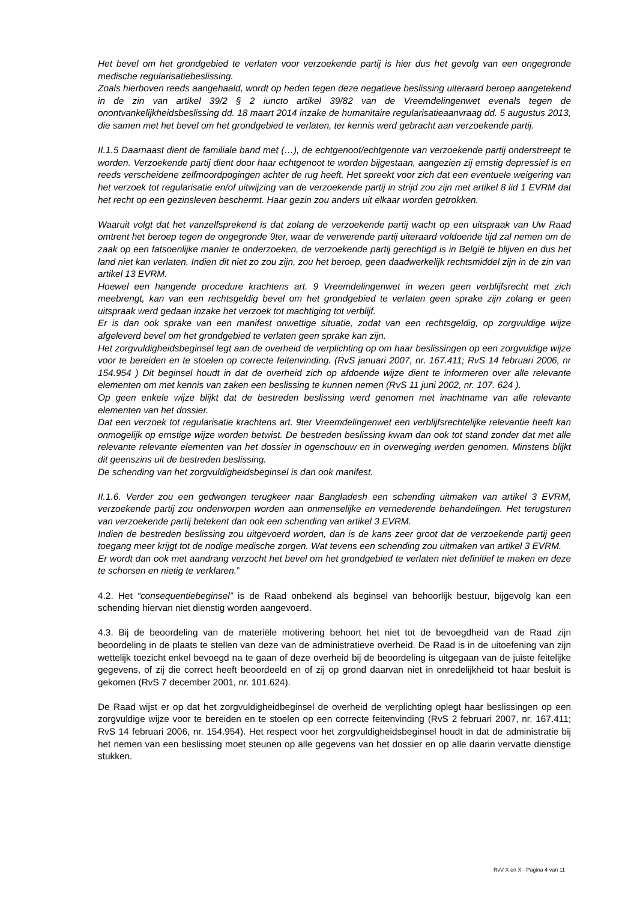Het bevel om het grondgebied te verlaten voor verzoekende partij is hier dus het gevolg van een ongegronde medische regularisatiebeslissing.
Zoals hierboven reeds aangehaald, wordt op heden tegen deze negatieve beslissing uiteraard beroep aangetekend in de zin van artikel 39/2 § 2 iuncto artikel 39/82 van de Vreemdelingenwet evenals tegen de onontvankelijkheidsbeslissing dd. 18 maart 2014 inzake de humanitaire regularisatieaanvraag dd. 5 augustus 2013, die samen met het bevel om het grondgebied te verlaten, ter kennis werd gebracht aan verzoekende partij.
II.1.5 Daarnaast dient de familiale band met (…), de echtgenoot/echtgenote van verzoekende partij onderstreept te worden. Verzoekende partij dient door haar echtgenoot te worden bijgestaan, aangezien zij ernstig depressief is en reeds verscheidene zelfmoordpogingen achter de rug heeft. Het spreekt voor zich dat een eventuele weigering van het verzoek tot regularisatie en/of uitwijzing van de verzoekende partij in strijd zou zijn met artikel 8 lid 1 EVRM dat het recht op een gezinsleven beschermt. Haar gezin zou anders uit elkaar worden getrokken.
Waaruit volgt dat het vanzelfsprekend is dat zolang de verzoekende partij wacht op een uitspraak van Uw Raad omtrent het beroep tegen de ongegronde 9ter, waar de verwerende partij uiteraard voldoende tijd zal nemen om de zaak op een fatsoenlijke manier te onderzoeken, de verzoekende partij gerechtigd is in België te blijven en dus het land niet kan verlaten. Indien dit niet zo zou zijn, zou het beroep, geen daadwerkelijk rechtsmiddel zijn in de zin van artikel 13 EVRM.
Hoewel een hangende procedure krachtens art. 9 Vreemdelingenwet in wezen geen verblijfsrecht met zich meebrengt, kan van een rechtsgeldig bevel om het grondgebied te verlaten geen sprake zijn zolang er geen uitspraak werd gedaan inzake het verzoek tot machtiging tot verblijf.
Er is dan ook sprake van een manifest onwettige situatie, zodat van een rechtsgeldig, op zorgvuldige wijze afgeleverd bevel om het grondgebied te verlaten geen sprake kan zijn.
Het zorgvuldigheidsbeginsel legt aan de overheid de verplichting op om haar beslissingen op een zorgvuldige wijze voor te bereiden en te stoelen op correcte feitenvinding. (RvS januari 2007, nr. 167.411; RvS 14 februari 2006, nr 154.954 ) Dit beginsel houdt in dat de overheid zich op afdoende wijze dient te informeren over alle relevante elementen om met kennis van zaken een beslissing te kunnen nemen (RvS 11 juni 2002, nr. 107. 624 ).
Op geen enkele wijze blijkt dat de bestreden beslissing werd genomen met inachtname van alle relevante elementen van het dossier.
Dat een verzoek tot regularisatie krachtens art. 9ter Vreemdelingenwet een verblijfsrechtelijke relevantie heeft kan onmogelijk op ernstige wijze worden betwist. De bestreden beslissing kwam dan ook tot stand zonder dat met alle relevante relevante elementen van het dossier in ogenschouw en in overweging werden genomen. Minstens blijkt dit geenszins uit de bestreden beslissing.
De schending van het zorgvuldigheidsbeginsel is dan ook manifest.
II.1.6. Verder zou een gedwongen terugkeer naar Bangladesh een schending uitmaken van artikel 3 EVRM, verzoekende partij zou onderworpen worden aan onmenselijke en vernederende behandelingen. Het terugsturen van verzoekende partij betekent dan ook een schending van artikel 3 EVRM.
Indien de bestreden beslissing zou uitgevoerd worden, dan is de kans zeer groot dat de verzoekende partij geen toegang meer krijgt tot de nodige medische zorgen. Wat tevens een schending zou uitmaken van artikel 3 EVRM.
Er wordt dan ook met aandrang verzocht het bevel om het grondgebied te verlaten niet definitief te maken en deze te schorsen en nietig te verklaren.”
4.2. Het “consequentiebeginsel” is de Raad onbekend als beginsel van behoorlijk bestuur, bijgevolg kan een schending hiervan niet dienstig worden aangevoerd.
4.3. Bij de beoordeling van de materiële motivering behoort het niet tot de bevoegdheid van de Raad zijn beoordeling in de plaats te stellen van deze van de administratieve overheid. De Raad is in de uitoefening van zijn wettelijk toezicht enkel bevoegd na te gaan of deze overheid bij de beoordeling is uitgegaan van de juiste feitelijke gegevens, of zij die correct heeft beoordeeld en of zij op grond daarvan niet in onredelijkheid tot haar besluit is gekomen (RvS 7 december 2001, nr. 101.624).
De Raad wijst er op dat het zorgvuldigheidbeginsel de overheid de verplichting oplegt haar beslissingen op een zorgvuldige wijze voor te bereiden en te stoelen op een correcte feitenvinding (RvS 2 februari 2007, nr. 167.411; RvS 14 februari 2006, nr. 154.954). Het respect voor het zorgvuldigheidsbeginsel houdt in dat de administratie bij het nemen van een beslissing moet steunen op alle gegevens van het dossier en op alle daarin vervatte dienstige stukken.
RvV X en X - Pagina 4 van 11